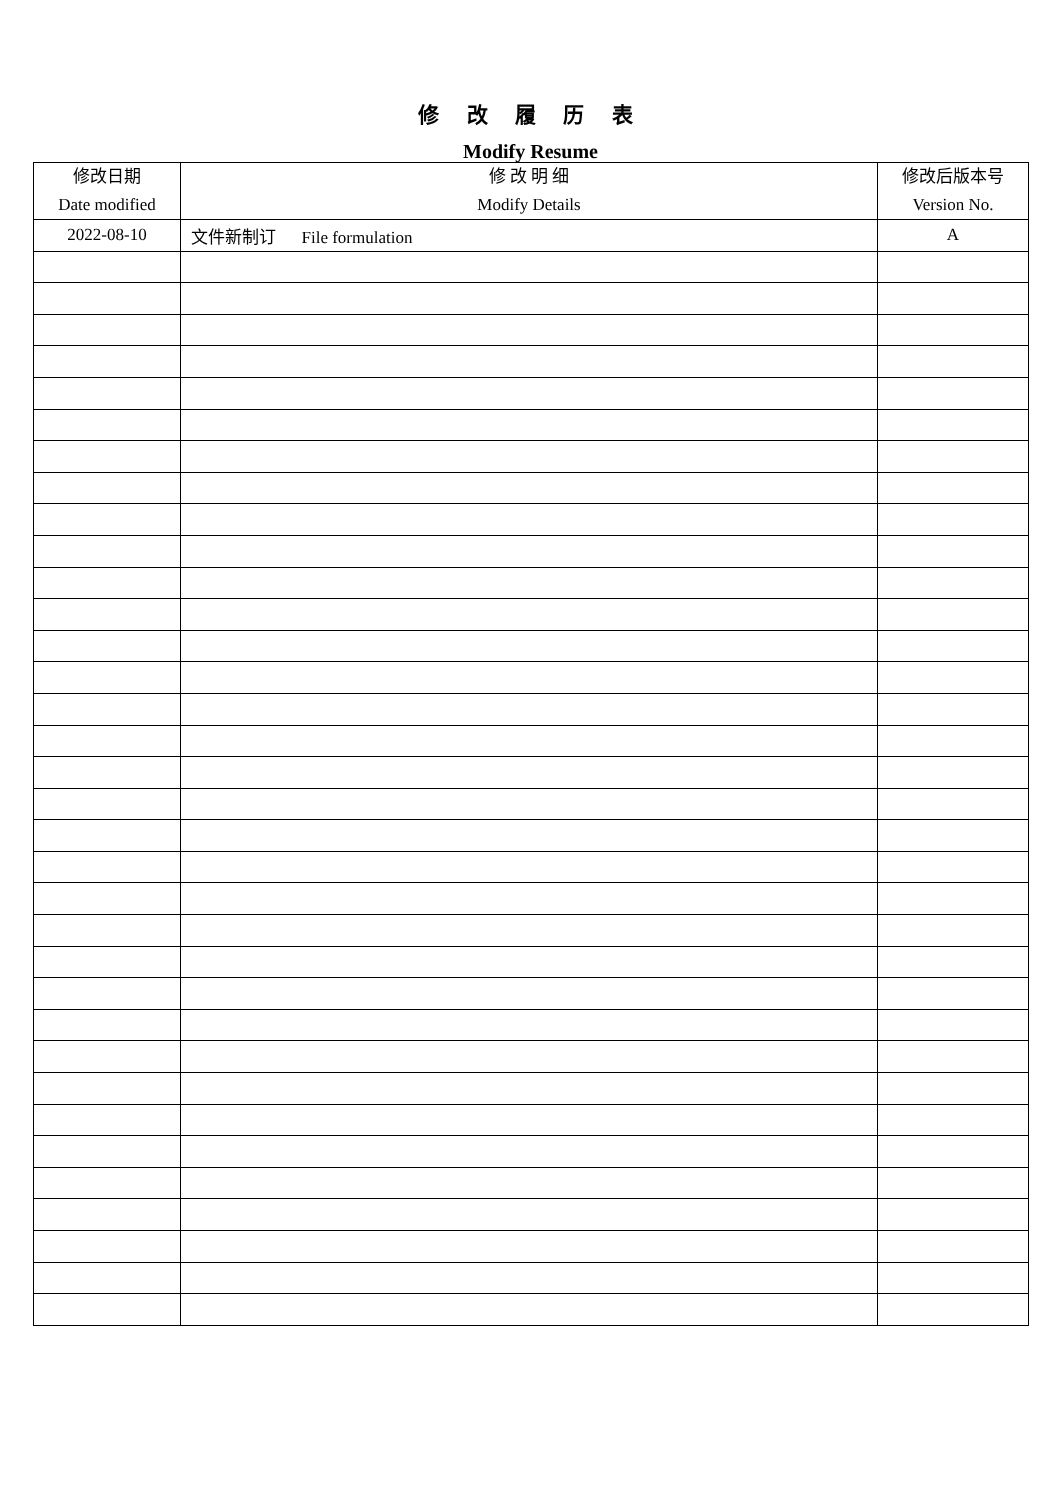修 改 履 历 表
Modify Resume
| 修改日期 Date modified | 修 改 明 细 Modify Details | 修改后版本号 Version No. |
| --- | --- | --- |
| 2022-08-10 | 文件新制订 File formulation | A |